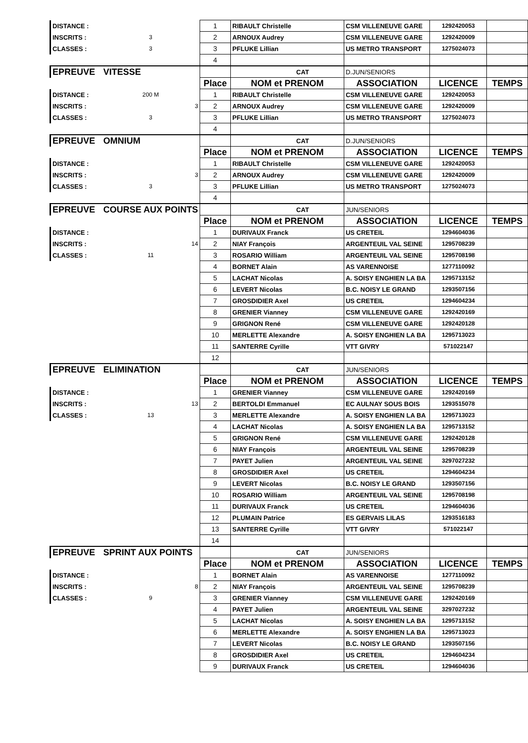| DISTANCE : | | 1 | RIBAULT Christelle | CSM VILLENEUVE GARE | 1292420053 | |
| INSCRITS : | 3 | 2 | ARNOUX Audrey | CSM VILLENEUVE GARE | 1292420009 | |
| CLASSES : | 3 | 3 | PFLUKE Lillian | US METRO TRANSPORT | 1275024073 | |
| | | 4 | | | | |
| EPREUVE | VITESSE | | CAT | D.JUN/SENIORS | | |
| | | Place | NOM et PRENOM | ASSOCIATION | LICENCE | TEMPS |
| DISTANCE : | 200 M | 1 | RIBAULT Christelle | CSM VILLENEUVE GARE | 1292420053 | |
| INSCRITS : | 3 | 2 | ARNOUX Audrey | CSM VILLENEUVE GARE | 1292420009 | |
| CLASSES : | 3 | 3 | PFLUKE Lillian | US METRO TRANSPORT | 1275024073 | |
| | | 4 | | | | |
| EPREUVE | OMNIUM | | CAT | D.JUN/SENIORS | | |
| | | Place | NOM et PRENOM | ASSOCIATION | LICENCE | TEMPS |
| DISTANCE : | | 1 | RIBAULT Christelle | CSM VILLENEUVE GARE | 1292420053 | |
| INSCRITS : | 3 | 2 | ARNOUX Audrey | CSM VILLENEUVE GARE | 1292420009 | |
| CLASSES : | 3 | 3 | PFLUKE Lillian | US METRO TRANSPORT | 1275024073 | |
| | | 4 | | | | |
| EPREUVE | COURSE AUX POINTS | | CAT | JUN/SENIORS | | |
| | | Place | NOM et PRENOM | ASSOCIATION | LICENCE | TEMPS |
| DISTANCE : | | 1 | DURIVAUX Franck | US CRETEIL | 1294604036 | |
| INSCRITS : | 14 | 2 | NIAY François | ARGENTEUIL VAL SEINE | 1295708239 | |
| CLASSES : | 11 | 3 | ROSARIO William | ARGENTEUIL VAL SEINE | 1295708198 | |
| | | 4 | BORNET Alain | AS VARENNOISE | 1277110092 | |
| | | 5 | LACHAT Nicolas | A. SOISY ENGHIEN LA BA | 1295713152 | |
| | | 6 | LEVERT Nicolas | B.C. NOISY LE GRAND | 1293507156 | |
| | | 7 | GROSDIDIER Axel | US CRETEIL | 1294604234 | |
| | | 8 | GRENIER Vianney | CSM VILLENEUVE GARE | 1292420169 | |
| | | 9 | GRIGNON René | CSM VILLENEUVE GARE | 1292420128 | |
| | | 10 | MERLETTE Alexandre | A. SOISY ENGHIEN LA BA | 1295713023 | |
| | | 11 | SANTERRE Cyrille | VTT GIVRY | 571022147 | |
| | | 12 | | | | |
| EPREUVE | ELIMINATION | | CAT | JUN/SENIORS | | |
| | | Place | NOM et PRENOM | ASSOCIATION | LICENCE | TEMPS |
| DISTANCE : | | 1 | GRENIER Vianney | CSM VILLENEUVE GARE | 1292420169 | |
| INSCRITS : | 13 | 2 | BERTOLDI Emmanuel | EC AULNAY SOUS BOIS | 1293515078 | |
| CLASSES : | 13 | 3 | MERLETTE Alexandre | A. SOISY ENGHIEN LA BA | 1295713023 | |
| | | 4 | LACHAT Nicolas | A. SOISY ENGHIEN LA BA | 1295713152 | |
| | | 5 | GRIGNON René | CSM VILLENEUVE GARE | 1292420128 | |
| | | 6 | NIAY François | ARGENTEUIL VAL SEINE | 1295708239 | |
| | | 7 | PAYET Julien | ARGENTEUIL VAL SEINE | 3297027232 | |
| | | 8 | GROSDIDIER Axel | US CRETEIL | 1294604234 | |
| | | 9 | LEVERT Nicolas | B.C. NOISY LE GRAND | 1293507156 | |
| | | 10 | ROSARIO William | ARGENTEUIL VAL SEINE | 1295708198 | |
| | | 11 | DURIVAUX Franck | US CRETEIL | 1294604036 | |
| | | 12 | PLUMAIN Patrice | ES GERVAIS LILAS | 1293516183 | |
| | | 13 | SANTERRE Cyrille | VTT GIVRY | 571022147 | |
| | | 14 | | | | |
| EPREUVE | SPRINT AUX POINTS | | CAT | JUN/SENIORS | | |
| | | Place | NOM et PRENOM | ASSOCIATION | LICENCE | TEMPS |
| DISTANCE : | | 1 | BORNET Alain | AS VARENNOISE | 1277110092 | |
| INSCRITS : | 8 | 2 | NIAY François | ARGENTEUIL VAL SEINE | 1295708239 | |
| CLASSES : | 9 | 3 | GRENIER Vianney | CSM VILLENEUVE GARE | 1292420169 | |
| | | 4 | PAYET Julien | ARGENTEUIL VAL SEINE | 3297027232 | |
| | | 5 | LACHAT Nicolas | A. SOISY ENGHIEN LA BA | 1295713152 | |
| | | 6 | MERLETTE Alexandre | A. SOISY ENGHIEN LA BA | 1295713023 | |
| | | 7 | LEVERT Nicolas | B.C. NOISY LE GRAND | 1293507156 | |
| | | 8 | GROSDIDIER Axel | US CRETEIL | 1294604234 | |
| | | 9 | DURIVAUX Franck | US CRETEIL | 1294604036 | |